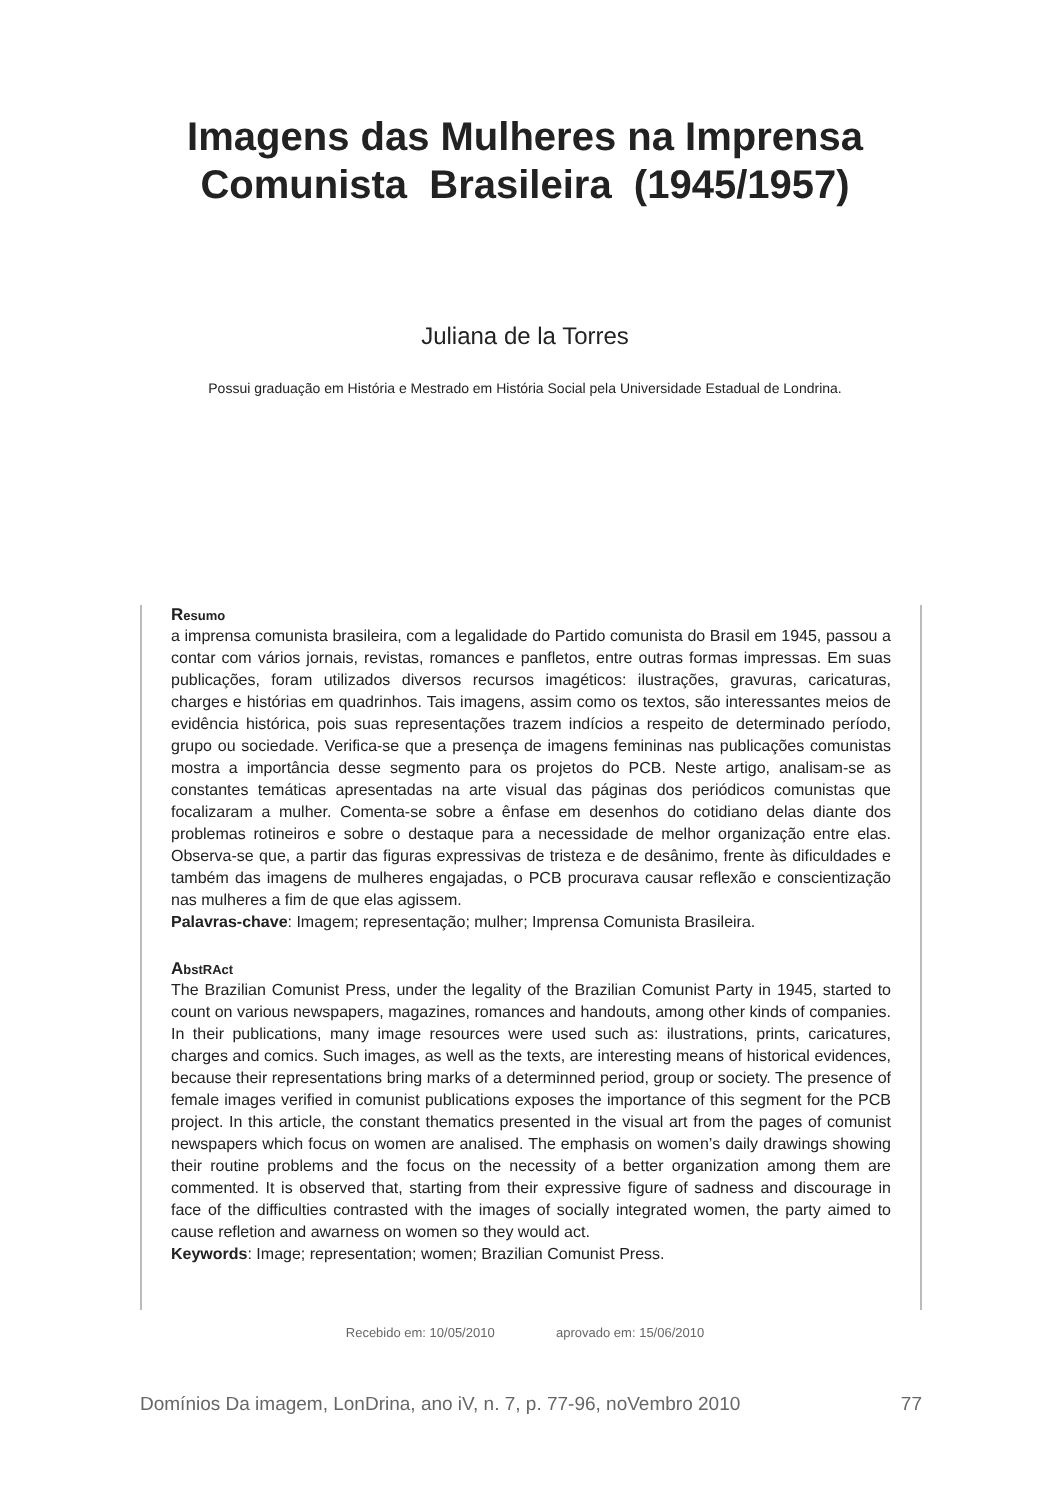Imagens das Mulheres na Imprensa
Comunista Brasileira (1945/1957)
Juliana de la Torres
Possui graduação em História e Mestrado em História Social pela Universidade Estadual de Londrina.
Resumo
a imprensa comunista brasileira, com a legalidade do Partido comunista do Brasil em 1945, passou a contar com vários jornais, revistas, romances e panfletos, entre outras formas impressas. Em suas publicações, foram utilizados diversos recursos imagéticos: ilustrações, gravuras, caricaturas, charges e histórias em quadrinhos. Tais imagens, assim como os textos, são interessantes meios de evidência histórica, pois suas representações trazem indícios a respeito de determinado período, grupo ou sociedade. Verifica-se que a presença de imagens femininas nas publicações comunistas mostra a importância desse segmento para os projetos do PCB. Neste artigo, analisam-se as constantes temáticas apresentadas na arte visual das páginas dos periódicos comunistas que focalizaram a mulher. Comenta-se sobre a ênfase em desenhos do cotidiano delas diante dos problemas rotineiros e sobre o destaque para a necessidade de melhor organização entre elas. Observa-se que, a partir das figuras expressivas de tristeza e de desânimo, frente às dificuldades e também das imagens de mulheres engajadas, o PCB procurava causar reflexão e conscientização nas mulheres a fim de que elas agissem.
Palavras-chave: Imagem; representação; mulher; Imprensa Comunista Brasileira.
AbstRAct
The Brazilian Comunist Press, under the legality of the Brazilian Comunist Party in 1945, started to count on various newspapers, magazines, romances and handouts, among other kinds of companies. In their publications, many image resources were used such as: ilustrations, prints, caricatures, charges and comics. Such images, as well as the texts, are interesting means of historical evidences, because their representations bring marks of a determinned period, group or society. The presence of female images verified in comunist publications exposes the importance of this segment for the PCB project. In this article, the constant thematics presented in the visual art from the pages of comunist newspapers which focus on women are analised. The emphasis on women’s daily drawings showing their routine problems and the focus on the necessity of a better organization among them are commented. It is observed that, starting from their expressive figure of sadness and discourage in face of the difficulties contrasted with the images of socially integrated women, the party aimed to cause refletion and awarness on women so they would act.
Keywords: Image; representation; women; Brazilian Comunist Press.
Recebido em: 10/05/2010 aprovado em: 15/06/2010
Domínios Da imagem, LonDrina, ano iV, n. 7, p. 77-96, noVembro 2010 77